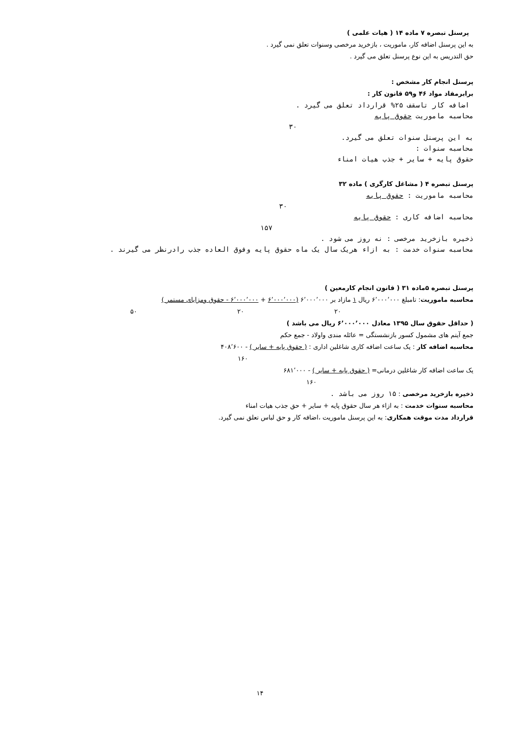پرسنل تبصره ۷ ماده ۱۴ ( هیات علمی )
به این پرسنل اضافه کار، ماموریت ، بازخرید مرخصی وسنوات تعلق نمی گیرد .
حق التدریس به این نوع پرسنل تعلق می گیرد .
پرسنل انجام کار مشخص :
برابرمفاد مواد ۴۶ و۵۹ قانون کار :
اضافه کار تاسقف ۲۵% قرارداد تعلق می گیرد .
محاسبه ماموریت حقوق پایه
۳۰
به این پرسنل سنوات تعلق می گیرد.
محاسبه سنوات :
حقوق پایه + سایر + جذب هیات امناء
پرسنل تبصره ۴ ( مشاغل کارگری ) ماده ۳۲
محاسبه ماموریت : حقوق پایه
۳۰
محاسبه اضافه کاری : حقوق پایه
۱۵۷
ذخیره بازخرید مرخصی : نه روز می شود .
محاسبه سنوات خدمت : به ازاء هریک سال یک ماه حقوق پایه وفوق العاده جذب رادرنظر می گیرند .
پرسنل تبصره ۵ماده ۳۱ ( قانون انجام کارمعین )
محاسبه ماموریت: تامبلغ ۶٬۰۰۰٬۰۰۰ ریال ۱ مازاد بر ۶٬۰۰۰٬۰۰۰ (۶٬۰۰۰٬۰۰۰ + ۶٬۰۰۰٬۰۰۰ - حقوق ومزایای مستمر )
۲۰ ۲۰ ۵۰
( حداقل حقوق سال ۱۳۹۵ معادل ۶٬۰۰۰٬۰۰۰ ریال می باشد )
جمع آیتم های مشمول کسور بازنشستگی = عائله مندی واولاد - جمع حکم
محاسبه اضافه کار : یک ساعت اضافه کاری شاغلین اداری : ( حقوق پایه + سایر ) - ۴۰۸٬۶۰۰
۱۶۰
یک ساعت اضافه کار شاغلین درمانی= ( حقوق پایه + سایر ) - ۶۸۱٬۰۰۰
۱۶۰
ذخیره بازخرید مرخصی : ۱۵ روز می باشد .
محاسبه سنوات خدمت : به ازاء هر سال حقوق پایه + سایر + حق جذب هیات امناء
قرارداد مدت موقت همکاری: به این پرسنل ماموریت ،اضافه کار و حق لباس تعلق نمی گیرد.
۱۴